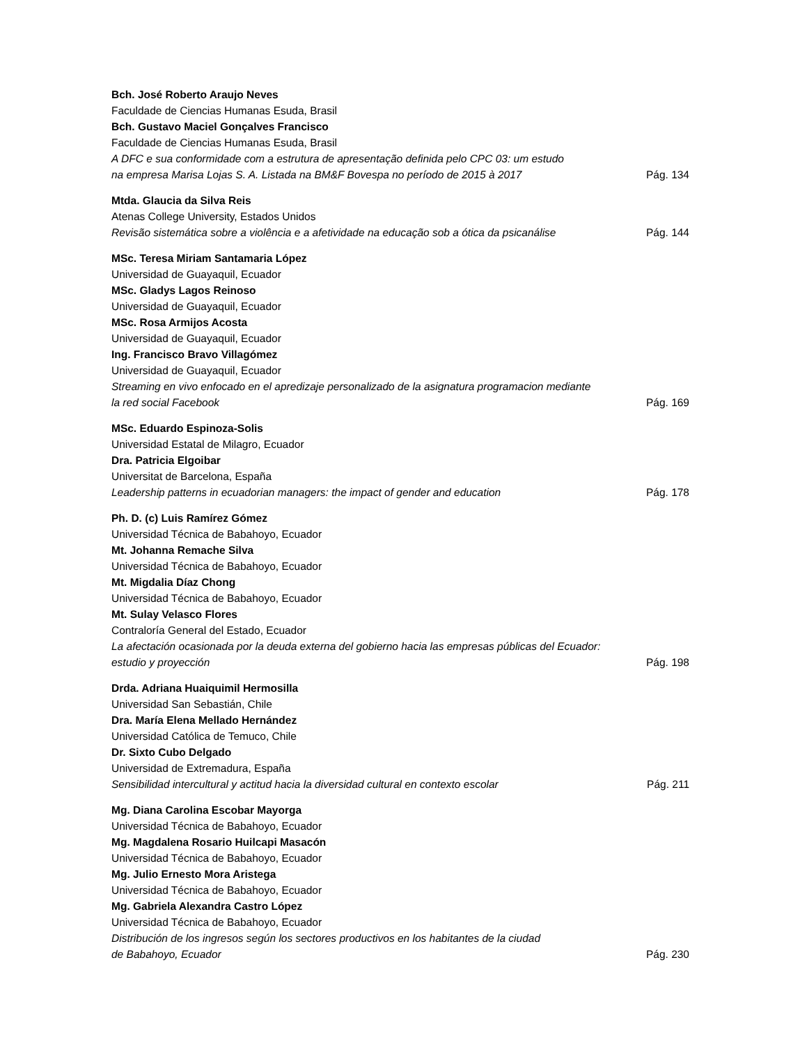Bch. José Roberto Araujo Neves
Faculdade de Ciencias Humanas Esuda, Brasil
Bch. Gustavo Maciel Gonçalves Francisco
Faculdade de Ciencias Humanas Esuda, Brasil
A DFC e sua conformidade com a estrutura de apresentação definida pelo CPC 03: um estudo
na empresa Marisa Lojas S. A. Listada na BM&F Bovespa no período de 2015 à 2017 Pág. 134
Mtda. Glaucia da Silva Reis
Atenas College University, Estados Unidos
Revisão sistemática sobre a violência e a afetividade na educação sob a ótica da psicanálise Pág. 144
MSc. Teresa Miriam Santamaria López
Universidad de Guayaquil, Ecuador
MSc. Gladys Lagos Reinoso
Universidad de Guayaquil, Ecuador
MSc. Rosa Armijos Acosta
Universidad de Guayaquil, Ecuador
Ing. Francisco Bravo Villagómez
Universidad de Guayaquil, Ecuador
Streaming en vivo enfocado en el apredizaje personalizado de la asignatura programacion mediante
la red social Facebook Pág. 169
MSc. Eduardo Espinoza-Solis
Universidad Estatal de Milagro, Ecuador
Dra. Patricia Elgoibar
Universitat de Barcelona, España
Leadership patterns in ecuadorian managers: the impact of gender and education Pág. 178
Ph. D. (c) Luis Ramírez Gómez
Universidad Técnica de Babahoyo, Ecuador
Mt. Johanna Remache Silva
Universidad Técnica de Babahoyo, Ecuador
Mt. Migdalia Díaz Chong
Universidad Técnica de Babahoyo, Ecuador
Mt. Sulay Velasco Flores
Contraloría General del Estado, Ecuador
La afectación ocasionada por la deuda externa del gobierno hacia las empresas públicas del Ecuador:
estudio y proyección Pág. 198
Drda. Adriana Huaiquimil Hermosilla
Universidad San Sebastián, Chile
Dra. María Elena Mellado Hernández
Universidad Católica de Temuco, Chile
Dr. Sixto Cubo Delgado
Universidad de Extremadura, España
Sensibilidad intercultural y actitud hacia la diversidad cultural en contexto escolar Pág. 211
Mg. Diana Carolina Escobar Mayorga
Universidad Técnica de Babahoyo, Ecuador
Mg. Magdalena Rosario Huilcapi Masacón
Universidad Técnica de Babahoyo, Ecuador
Mg. Julio Ernesto Mora Aristega
Universidad Técnica de Babahoyo, Ecuador
Mg. Gabriela Alexandra Castro López
Universidad Técnica de Babahoyo, Ecuador
Distribución de los ingresos según los sectores productivos en los habitantes de la ciudad
de Babahoyo, Ecuador Pág. 230